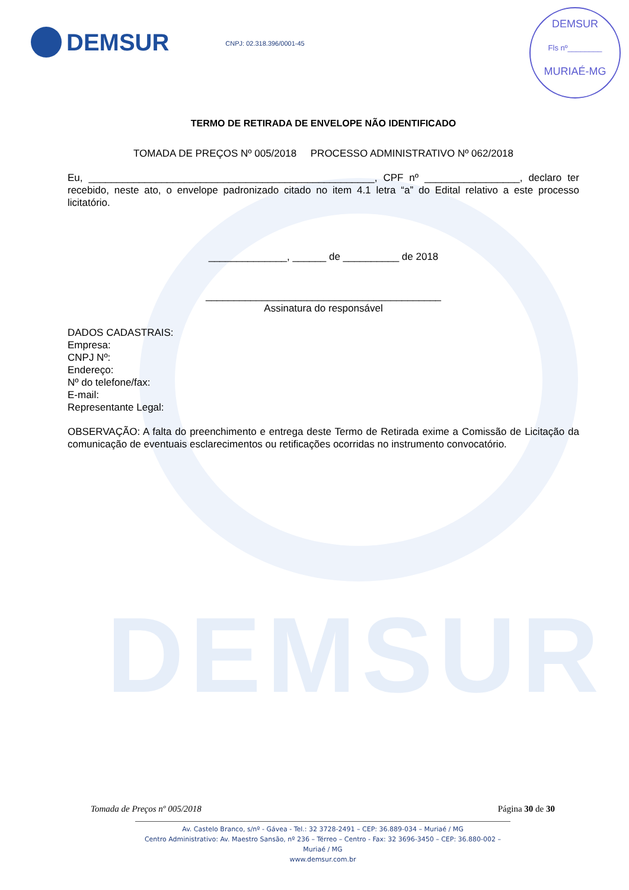DEMSUR
DEMSUR
CNPJ: 02.318.396/0001-45
DEMSUR
Fls nº________
MURIAÉ-MG
TERMO DE RETIRADA DE ENVELOPE NÃO IDENTIFICADO
TOMADA DE PREÇOS Nº 005/2018 PROCESSO ADMINISTRATIVO Nº 062/2018
Eu, ___________________________________________________, CPF nº _________________, declaro ter recebido, neste ato, o envelope padronizado citado no item 4.1 letra “a” do Edital relativo a este processo licitatório.
______________, ______ de __________ de 2018
__________________________________________
Assinatura do responsável
DADOS CADASTRAIS:
Empresa:
CNPJ Nº:
Endereço:
Nº do telefone/fax:
E-mail:
Representante Legal:
OBSERVAÇÃO: A falta do preenchimento e entrega deste Termo de Retirada exime a Comissão de Licitação da comunicação de eventuais esclarecimentos ou retificações ocorridas no instrumento convocatório.
Tomada de Preços nº 005/2018 Página 30 de 30
Av. Castelo Branco, s/nº - Gávea - Tel.: 32 3728-2491 – CEP: 36.889-034 – Muriaé / MG
Centro Administrativo: Av. Maestro Sansão, nº 236 – Térreo – Centro - Fax: 32 3696-3450 – CEP: 36.880-002 – Muriaé / MG
www.demsur.com.br